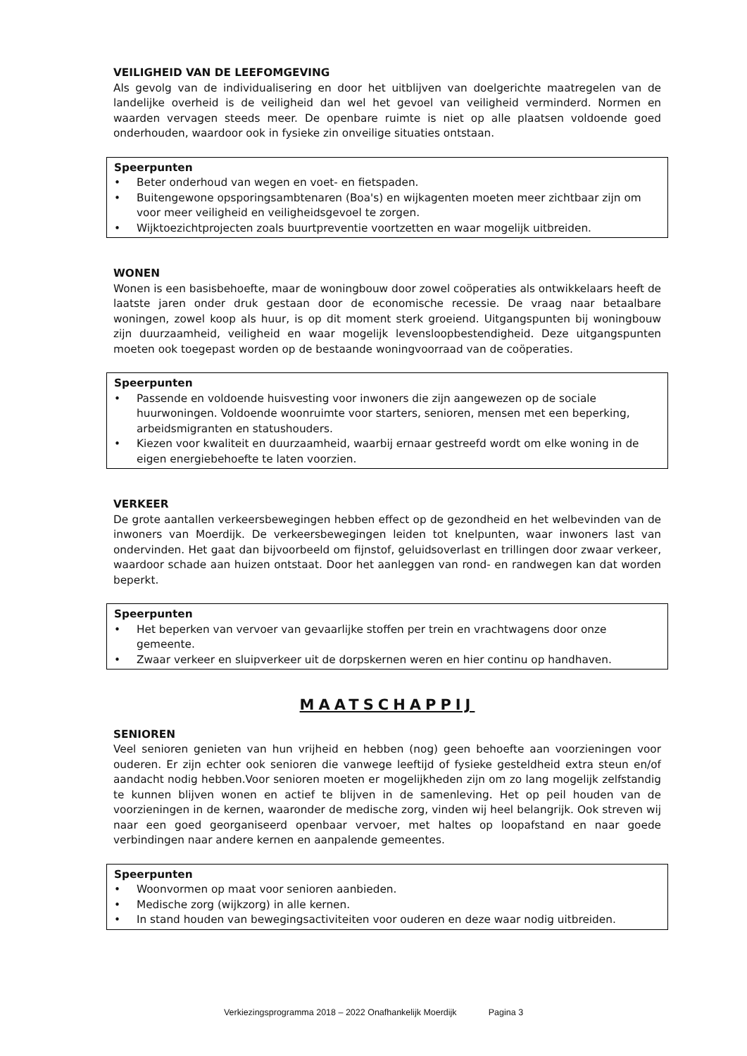VEILIGHEID VAN DE LEEFOMGEVING
Als gevolg van de individualisering en door het uitblijven van doelgerichte maatregelen van de landelijke overheid is de veiligheid dan wel het gevoel van veiligheid verminderd. Normen en waarden vervagen steeds meer. De openbare ruimte is niet op alle plaatsen voldoende goed onderhouden, waardoor ook in fysieke zin onveilige situaties ontstaan.
Speerpunten
• Beter onderhoud van wegen en voet- en fietspaden.
• Buitengewone opsporingsambtenaren (Boa's) en wijkagenten moeten meer zichtbaar zijn om voor meer veiligheid en veiligheidsgevoel te zorgen.
• Wijktoezichtprojecten zoals buurtpreventie voortzetten en waar mogelijk uitbreiden.
WONEN
Wonen is een basisbehoefte, maar de woningbouw door zowel coöperaties als ontwikkelaars heeft de laatste jaren onder druk gestaan door de economische recessie. De vraag naar betaalbare woningen, zowel koop als huur, is op dit moment sterk groeiend. Uitgangspunten bij woningbouw zijn duurzaamheid, veiligheid en waar mogelijk levensloopbestendigheid. Deze uitgangspunten moeten ook toegepast worden op de bestaande woningvoorraad van de coöperaties.
Speerpunten
• Passende en voldoende huisvesting voor inwoners die zijn aangewezen op de sociale huurwoningen. Voldoende woonruimte voor starters, senioren, mensen met een beperking, arbeidsmigranten en statushouders.
• Kiezen voor kwaliteit en duurzaamheid, waarbij ernaar gestreefd wordt om elke woning in de eigen energiebehoefte te laten voorzien.
VERKEER
De grote aantallen verkeersbewegingen hebben effect op de gezondheid en het welbevinden van de inwoners van Moerdijk. De verkeersbewegingen leiden tot knelpunten, waar inwoners last van ondervinden. Het gaat dan bijvoorbeeld om fijnstof, geluidsoverlast en trillingen door zwaar verkeer, waardoor schade aan huizen ontstaat. Door het aanleggen van rond- en randwegen kan dat worden beperkt.
Speerpunten
• Het beperken van vervoer van gevaarlijke stoffen per trein en vrachtwagens door onze gemeente.
• Zwaar verkeer en sluipverkeer uit de dorpskernen weren en hier continu op handhaven.
MAATSCHAPPIJ
SENIOREN
Veel senioren genieten van hun vrijheid en hebben (nog) geen behoefte aan voorzieningen voor ouderen. Er zijn echter ook senioren die vanwege leeftijd of fysieke gesteldheid extra steun en/of aandacht nodig hebben.Voor senioren moeten er mogelijkheden zijn om zo lang mogelijk zelfstandig te kunnen blijven wonen en actief te blijven in de samenleving. Het op peil houden van de voorzieningen in de kernen, waaronder de medische zorg, vinden wij heel belangrijk. Ook streven wij naar een goed georganiseerd openbaar vervoer, met haltes op loopafstand en naar goede verbindingen naar andere kernen en aanpalende gemeentes.
Speerpunten
• Woonvormen op maat voor senioren aanbieden.
• Medische zorg (wijkzorg) in alle kernen.
• In stand houden van bewegingsactiviteiten voor ouderen en deze waar nodig uitbreiden.
Verkiezingsprogramma 2018 – 2022 Onafhankelijk Moerdijk Pagina 3